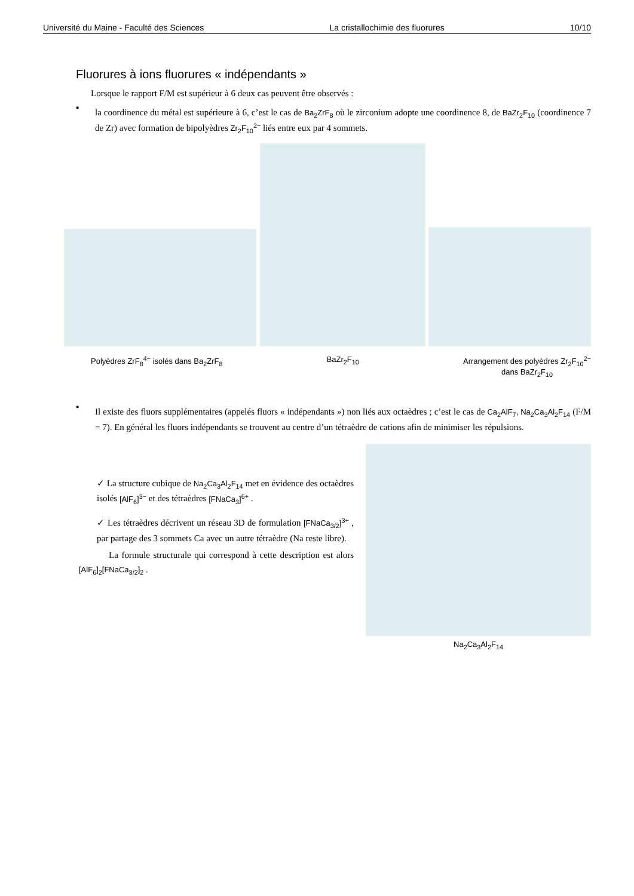Université du Maine - Faculté des Sciences La cristallochimie des fluorures 10/10
Fluorures à ions fluorures « indépendants »
Lorsque le rapport F/M est supérieur à 6 deux cas peuvent être observés :
▪
la coordinence du métal est supérieure à 6, c’est le cas de Ba<sub>2</sub>ZrF<sub>8</sub> où le zirconium adopte une coordinence 8, de BaZr<sub>2</sub>F<sub>10</sub> (coordinence 7 de Zr) avec formation de bipolyèdres Zr<sub>2</sub>F<sub>10</sub><sup>2−</sup> liés entre eux par 4 sommets.
Polyèdres ZrF<sub>8</sub><sup>4−</sup> isolés dans Ba<sub>2</sub>ZrF<sub>8</sub> BaZr<sub>2</sub>F<sub>10</sub> Arrangement des polyèdres Zr<sub>2</sub>F<sub>10</sub><sup>2−</sup>
dans BaZr<sub>2</sub>F<sub>10</sub>
▪
Il existe des fluors supplémentaires (appelés fluors « indépendants ») non liés aux octaèdres ; c’est le cas de Ca<sub>2</sub>AlF<sub>7</sub>, Na<sub>2</sub>Ca<sub>3</sub>Al<sub>2</sub>F<sub>14</sub> (F/M = 7). En général les fluors indépendants se trouvent au centre d’un tétraèdre de cations afin de minimiser les répulsions.
✓ La structure cubique de Na<sub>2</sub>Ca<sub>3</sub>Al<sub>2</sub>F<sub>14</sub> met en évidence des octaèdres isolés [AlF<sub>6</sub>]<sup>3−</sup> et des tétraèdres [FNaCa<sub>3</sub>]<sup>6+</sup> .
✓ Les tétraèdres décrivent un réseau 3D de formulation [FNaCa<sub>3/2</sub>]<sup>3+</sup> , par partage des 3 sommets Ca avec un autre tétraèdre (Na reste libre).
La formule structurale qui correspond à cette description est alors [AlF<sub>6</sub>]<sub>2</sub>[FNaCa<sub>3/2</sub>]<sub>2</sub> .
Na<sub>2</sub>Ca<sub>3</sub>Al<sub>2</sub>F<sub>14</sub>